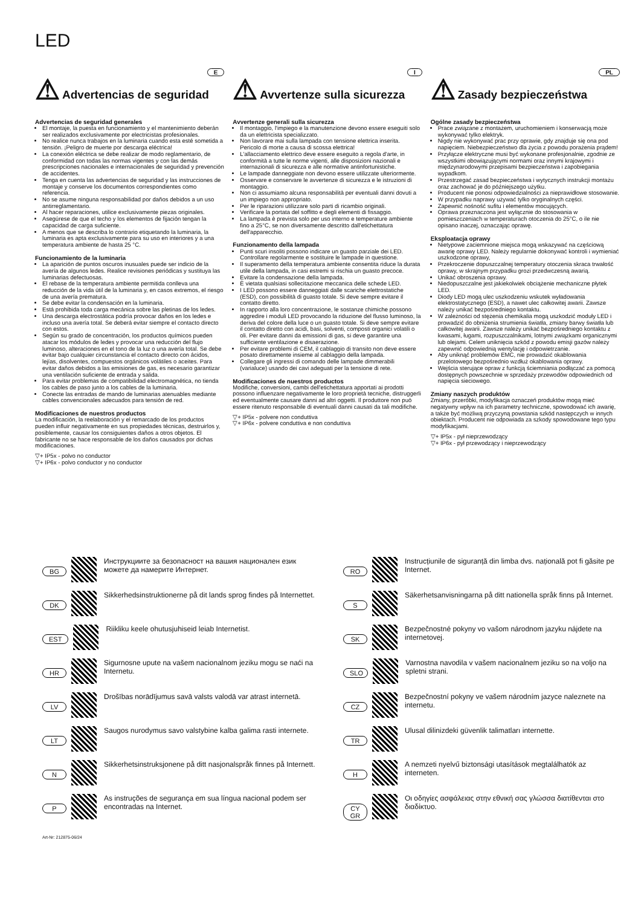LED
E
⚠ Advertencias de seguridad
Advertencias de seguridad generales
El montaje, la puesta en funcionamiento y el mantenimiento deberán ser realizados exclusivamente por electricistas profesionales.
No realice nunca trabajos en la luminaria cuando esta esté sometida a tensión. ¡Peligro de muerte por descarga eléctrica!
La conexión eléctrica se debe realizar de modo reglamentario, de conformidad con todas las normas vigentes y con las demás prescripciones nacionales e internacionales de seguridad y prevención de accidentes.
Tenga en cuenta las advertencias de seguridad y las instrucciones de montaje y conserve los documentos correspondientes como referencia.
No se asume ninguna responsabilidad por daños debidos a un uso antirreglamentario.
Al hacer reparaciones, utilice exclusivamente piezas originales.
Asegúrese de que el techo y los elementos de fijación tengan la capacidad de carga suficiente.
A menos que se describa lo contrario etiquetando la luminaria, la luminaria es apta exclusivamente para su uso en interiores y a una temperatura ambiente de hasta 25 °C.
Funcionamiento de la luminaria
La aparición de puntos oscuros inusuales puede ser indicio de la avería de algunos ledes. Realice revisiones periódicas y sustituya las luminarias defectuosas.
El rebase de la temperatura ambiente permitida conlleva una reducción de la vida útil de la luminaria y, en casos extremos, el riesgo de una avería prematura.
Se debe evitar la condensación en la luminaria.
Está prohibida toda carga mecánica sobre las pletinas de los ledes.
Una descarga electrostática podría provocar daños en los ledes e incluso una avería total. Se deberá evitar siempre el contacto directo con estos.
Según su grado de concentración, los productos químicos pueden atacar los módulos de ledes y provocar una reducción del flujo luminoso, alteraciones en el tono de la luz o una avería total. Se debe evitar bajo cualquier circunstancia el contacto directo con ácidos, lejías, disolventes, compuestos orgánicos volátiles o aceites. Para evitar daños debidos a las emisiones de gas, es necesario garantizar una ventilación suficiente de entrada y salida.
Para evitar problemas de compatibilidad electromagnética, no tienda los cables de paso junto a los cables de la luminaria.
Conecte las entradas de mando de luminarias atenuables mediante cables convencionales adecuados para tensión de red.
Modificaciones de nuestros productos
La modificación, la reelaboración y el remarcado de los productos pueden influir negativamente en sus propiedades técnicas, destruirlos y, posiblemente, causar los consiguientes daños a otros objetos. El fabricante no se hace responsable de los daños causados por dichas modificaciones.
▽+ IP5x - polvo no conductor
▽+ IP6x - polvo conductor y no conductor
I
⚠ Avvertenze sulla sicurezza
Avvertenze generali sulla sicurezza
Il montaggio, l'impiego e la manutenzione devono essere eseguiti solo da un elettricista specializzato.
Non lavorare mai sulla lampada con tensione elettrica inserita. Pericolo di morte a causa di scossa elettrica!
L'allacciamento elettrico deve essere eseguito a regola d'arte, in conformità a tutte le norme vigenti, alle disposizioni nazionali e internazionali di sicurezza e alle normative antinfortunistiche.
Le lampade danneggiate non devono essere utilizzate ulteriormente.
Osservare e conservare le avvertenze di sicurezza e le istruzioni di montaggio.
Non ci assumiamo alcuna responsabilità per eventuali danni dovuti a un impiego non appropriato.
Per le riparazioni utilizzare solo parti di ricambio originali.
Verificare la portata del soffitto e degli elementi di fissaggio.
La lampada è prevista solo per uso interno e temperature ambiente fino a 25°C, se non diversamente descritto dall'etichettatura dell'apparecchio.
Funzionamento della lampada
Punti scuri insoliti possono indicare un guasto parziale dei LED. Controllare regolarmente e sostituire le lampade in questione.
Il superamento della temperatura ambiente consentita riduce la durata utile della lampada, in casi estremi si rischia un guasto precoce.
Evitare la condensazione della lampada.
È vietata qualsiasi sollecitazione meccanica delle schede LED.
I LED possono essere danneggiati dalle scariche elettrostatiche (ESD), con possibilità di guasto totale. Si deve sempre evitare il contatto diretto.
In rapporto alla loro concentrazione, le sostanze chimiche possono aggredire i moduli LED provocando la riduzione del flusso luminoso, la deriva del colore della luce o un guasto totale. Si deve sempre evitare il contatto diretto con acidi, basi, solventi, composti organici volatili o oli. Per evitare danni da emissioni di gas, si deve garantire una sufficiente ventilazione e disaerazione.
Per evitare problemi di CEM, il cablaggio di transito non deve essere posato direttamente insieme al cablaggio della lampada.
Collegare gli ingressi di comando delle lampade dimmerabili (varialuce) usando dei cavi adeguati per la tensione di rete.
Modificaciones de nuestros productos
Modifiche, conversioni, cambi dell'etichettatura apportati ai prodotti possono influenzare negativamente le loro proprietà tecniche, distruggerli ed eventualmente causare danni ad altri oggetti. Il produttore non può essere ritenuto responsabile di eventuali danni causati da tali modifiche.
▽+ IP5x - polvere non conduttiva
▽+ IP6x - polvere conduttiva e non conduttiva
PL
⚠ Zasady bezpieczeństwa
Ogólne zasady bezpieczeństwa
Prace związane z montażem, uruchomieniem i konserwacją może wykonywać tylko elektryk.
Nigdy nie wykonywać prac przy oprawie, gdy znajduje się ona pod napięciem. Niebezpieczeństwo dla życia z powodu porażenia prądem!
Przyłącze elektryczne musi być wykonane profesjonalnie, zgodnie ze wszystkimi obowiązującymi normami oraz innymi krajowymi i międzynarodowymi przepisami bezpieczeństwa i zapobiegania wypadkom.
Przestrzegać zasad bezpieczeństwa i wytycznych instrukcji montażu oraz zachować je do późniejszego użytku.
Producent nie ponosi odpowiedzialności za nieprawidłowe stosowanie.
W przypadku naprawy używać tylko oryginalnych części.
Zapewnić nośność sufitu i elementów mocujących.
Oprawa przeznaczona jest wyłącznie do stosowania w pomieszczeniach w temperaturach otoczenia do 25°C, o ile nie opisano inaczej, oznaczając oprawę.
Eksploatacja oprawy
Nietypowe zaciemnione miejsca mogą wskazywać na częściową awarię oprawy LED. Należy regularnie dokonywać kontroli i wymieniać uszkodzone oprawy,
Przekroczenie dopuszczalnej temperatury otoczenia skraca trwałość oprawy, w skrajnym przypadku grozi przedwczesną awarią.
Unikać obroszenia oprawy.
Niedopuszczalne jest jakiekolwiek obciążenie mechaniczne płytek LED.
Diody LED mogą ulec uszkodzeniu wskutek wyładowania elektrostatycznego (ESD), a nawet ulec całkowitej awarii. Zawsze należy unikać bezpośredniego kontaktu.
W zależności od stężenia chemikalia mogą uszkodzić moduły LED i prowadzić do obniżenia strumienia światła, zmiany barwy światła lub całkowitej awarii. Zawsze należy unikać bezpośredniego kontaktu z kwasami, ługami, rozpuszczalnikami, lotnymi związkami organicznymi lub olejami. Celem uniknięcia szkód z powodu emisji gazów należy zapewnić odpowiednią wentylację i odpowietrzanie.
Aby uniknąć problemów EMC, nie prowadzić okablowania przelotowego bezpośrednio wzdłuż okablowania oprawy.
Wejścia sterujące opraw z funkcją ściemniania podłączać za pomocą dostępnych powszechnie w sprzedaży przewodów odpowiednich od napięcia sieciowego.
Zmiany naszych produktów
Zmiany, przeróbki, modyfikacja oznaczeń produktów mogą mieć negatywny wpływ na ich parametry techniczne, spowodować ich awarię, a także być możliwą przyczyną powstania szkód następczych w innych obiektach. Producent nie odpowiada za szkody spowodowane tego typu modyfikacjami.
▽+ IP5x - pył nieprzewodzący
▽+ IP6x - pył przewodzący i nieprzewodzący
BG
Инструкциите за безопасност на вашия национален език можете да намерите Интернет.
DK
Sikkerhedsinstruktionerne på dit lands sprog findes på Internettet.
EST
Riikliku keele ohutusjuhiseid leiab Internetist.
HR
Sigurnosne upute na vašem nacionalnom jeziku mogu se naći na Internetu.
LV
Drošības norādījumus savā valsts valodā var atrast internetā.
LT
Saugos nurodymus savo valstybine kalba galima rasti internete.
N
Sikkerhetsinstruksjonene på ditt nasjonalspråk finnes på Internett.
P
As instruções de segurança em sua língua nacional podem ser encontradas na Internet.
RO
Instrucțiunile de siguranță din limba dvs. națională pot fi găsite pe Internet.
S
Säkerhetsanvisningarna på ditt nationella språk finns på Internet.
SK
Bezpečnostné pokyny vo vašom národnom jazyku nájdete na internetovej.
SLO
Varnostna navodila v vašem nacionalnem jeziku so na voljo na spletni strani.
CZ
Bezpečnostní pokyny ve vašem národním jazyce naleznete na internetu.
TR
Ulusal dilinizdeki güvenlik talimatları internette.
H
A nemzeti nyelvű biztonsági utasítások megtalálhatók az interneten.
CY
GR
Οι οδηγίες ασφάλειας στην εθνική σας γλώσσα διατίθενται στο διαδίκτυο.
Art-Nr: 212875-06/24